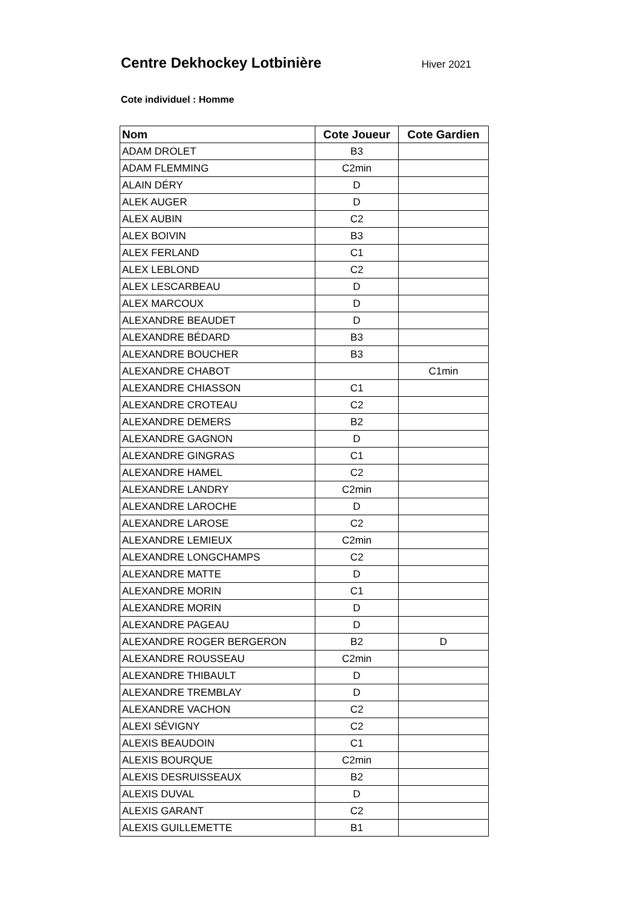Centre Dekhockey Lotbinière
Hiver 2021
Cote individuel : Homme
| Nom | Cote Joueur | Cote Gardien |
| --- | --- | --- |
| ADAM DROLET | B3 | |
| ADAM FLEMMING | C2min | |
| ALAIN DÉRY | D | |
| ALEK AUGER | D | |
| ALEX AUBIN | C2 | |
| ALEX BOIVIN | B3 | |
| ALEX FERLAND | C1 | |
| ALEX LEBLOND | C2 | |
| ALEX LESCARBEAU | D | |
| ALEX MARCOUX | D | |
| ALEXANDRE BEAUDET | D | |
| ALEXANDRE BÉDARD | B3 | |
| ALEXANDRE BOUCHER | B3 | |
| ALEXANDRE CHABOT | | C1min |
| ALEXANDRE CHIASSON | C1 | |
| ALEXANDRE CROTEAU | C2 | |
| ALEXANDRE DEMERS | B2 | |
| ALEXANDRE GAGNON | D | |
| ALEXANDRE GINGRAS | C1 | |
| ALEXANDRE HAMEL | C2 | |
| ALEXANDRE LANDRY | C2min | |
| ALEXANDRE LAROCHE | D | |
| ALEXANDRE LAROSE | C2 | |
| ALEXANDRE LEMIEUX | C2min | |
| ALEXANDRE LONGCHAMPS | C2 | |
| ALEXANDRE MATTE | D | |
| ALEXANDRE MORIN | C1 | |
| ALEXANDRE MORIN | D | |
| ALEXANDRE PAGEAU | D | |
| ALEXANDRE ROGER BERGERON | B2 | D |
| ALEXANDRE ROUSSEAU | C2min | |
| ALEXANDRE THIBAULT | D | |
| ALEXANDRE TREMBLAY | D | |
| ALEXANDRE VACHON | C2 | |
| ALEXI SÉVIGNY | C2 | |
| ALEXIS BEAUDOIN | C1 | |
| ALEXIS BOURQUE | C2min | |
| ALEXIS DESRUISSEAUX | B2 | |
| ALEXIS DUVAL | D | |
| ALEXIS GARANT | C2 | |
| ALEXIS GUILLEMETTE | B1 | |